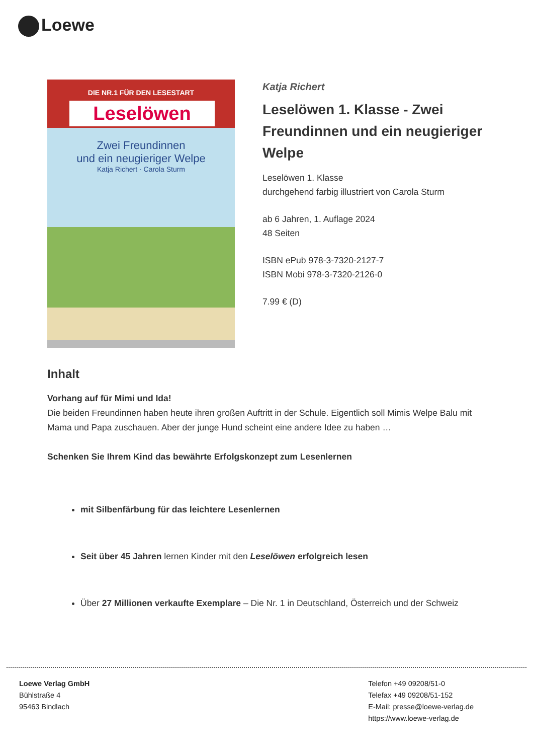Loewe
DIE NR.1 FÜR DEN LESESTART
Leselöwen
Zwei Freundinnen
und ein neugieriger Welpe
Katja Richert · Carola Sturm
Katja Richert
Leselöwen 1. Klasse - Zwei Freundinnen und ein neugieriger Welpe
Leselöwen 1. Klasse
durchgehend farbig illustriert von Carola Sturm
ab 6 Jahren, 1. Auflage 2024
48 Seiten
ISBN ePub 978-3-7320-2127-7
ISBN Mobi 978-3-7320-2126-0
7.99 € (D)
Inhalt
Vorhang auf für Mimi und Ida!
Die beiden Freundinnen haben heute ihren großen Auftritt in der Schule. Eigentlich soll Mimis Welpe Balu mit Mama und Papa zuschauen. Aber der junge Hund scheint eine andere Idee zu haben …
Schenken Sie Ihrem Kind das bewährte Erfolgskonzept zum Lesenlernen
mit Silbenfärbung für das leichtere Lesenlernen
Seit über 45 Jahren lernen Kinder mit den Leselöwen erfolgreich lesen
Über 27 Millionen verkaufte Exemplare – Die Nr. 1 in Deutschland, Österreich und der Schweiz
Loewe Verlag GmbH
Bühlstraße 4
95463 Bindlach
Telefon +49 09208/51-0
Telefax +49 09208/51-152
E-Mail: presse@loewe-verlag.de
https://www.loewe-verlag.de